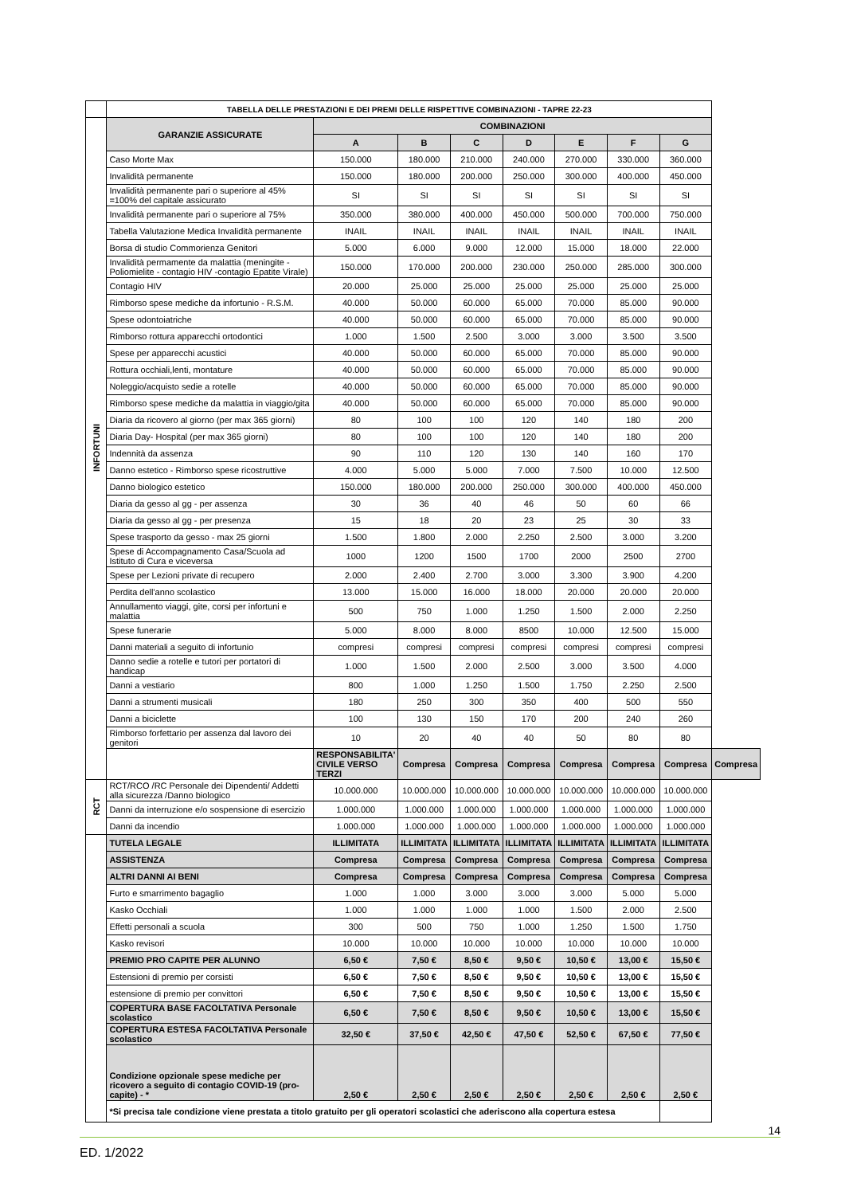| | TABELLA DELLE PRESTAZIONI E DEI PREMI DELLE RISPETTIVE COMBINAZIONI - TAPRE 22-23 | | | | | | | | |
| INFORTUNI | GARANZIE ASSICURATE | COMBINAZIONI | | | | | | | |
| | | A | B | C | D | E | F | G | |
| | Caso Morte Max | 150.000 | 180.000 | 210.000 | 240.000 | 270.000 | 330.000 | 360.000 | |
| | Invalidità permanente | 150.000 | 180.000 | 200.000 | 250.000 | 300.000 | 400.000 | 450.000 | |
| | Invalidità permanente pari o superiore al 45% =100% del capitale assicurato | SI | SI | SI | SI | SI | SI | SI | |
| | Invalidità permanente pari o superiore al 75% | 350.000 | 380.000 | 400.000 | 450.000 | 500.000 | 700.000 | 750.000 | |
| | Tabella Valutazione Medica Invalidità permanente | INAIL | INAIL | INAIL | INAIL | INAIL | INAIL | INAIL | |
| | Borsa di studio Commorienza Genitori | 5.000 | 6.000 | 9.000 | 12.000 | 15.000 | 18.000 | 22.000 | |
| | Invalidità permamente da malattia (meningite - Poliomielite - contagio HIV -contagio Epatite Virale) | 150.000 | 170.000 | 200.000 | 230.000 | 250.000 | 285.000 | 300.000 | |
| | Contagio HIV | 20.000 | 25.000 | 25.000 | 25.000 | 25.000 | 25.000 | 25.000 | |
| | Rimborso spese mediche da infortunio - R.S.M. | 40.000 | 50.000 | 60.000 | 65.000 | 70.000 | 85.000 | 90.000 | |
| | Spese odontoiatriche | 40.000 | 50.000 | 60.000 | 65.000 | 70.000 | 85.000 | 90.000 | |
| | Rimborso rottura apparecchi ortodontici | 1.000 | 1.500 | 2.500 | 3.000 | 3.000 | 3.500 | 3.500 | |
| | Spese per apparecchi acustici | 40.000 | 50.000 | 60.000 | 65.000 | 70.000 | 85.000 | 90.000 | |
| | Rottura occhiali,lenti, montature | 40.000 | 50.000 | 60.000 | 65.000 | 70.000 | 85.000 | 90.000 | |
| | Noleggio/acquisto sedie a rotelle | 40.000 | 50.000 | 60.000 | 65.000 | 70.000 | 85.000 | 90.000 | |
| | Rimborso spese mediche da malattia in viaggio/gita | 40.000 | 50.000 | 60.000 | 65.000 | 70.000 | 85.000 | 90.000 | |
| | Diaria da ricovero al giorno (per max 365 giorni) | 80 | 100 | 100 | 120 | 140 | 180 | 200 | |
| | Diaria Day- Hospital (per max 365 giorni) | 80 | 100 | 100 | 120 | 140 | 180 | 200 | |
| | Indennità da assenza | 90 | 110 | 120 | 130 | 140 | 160 | 170 | |
| | Danno estetico - Rimborso spese ricostruttive | 4.000 | 5.000 | 5.000 | 7.000 | 7.500 | 10.000 | 12.500 | |
| | Danno biologico estetico | 150.000 | 180.000 | 200.000 | 250.000 | 300.000 | 400.000 | 450.000 | |
| | Diaria da gesso al gg - per assenza | 30 | 36 | 40 | 46 | 50 | 60 | 66 | |
| | Diaria da gesso al gg - per presenza | 15 | 18 | 20 | 23 | 25 | 30 | 33 | |
| | Spese trasporto da gesso - max 25 giorni | 1.500 | 1.800 | 2.000 | 2.250 | 2.500 | 3.000 | 3.200 | |
| | Spese di Accompagnamento Casa/Scuola ad Istituto di Cura e viceversa | 1000 | 1200 | 1500 | 1700 | 2000 | 2500 | 2700 | |
| | Spese per Lezioni private di recupero | 2.000 | 2.400 | 2.700 | 3.000 | 3.300 | 3.900 | 4.200 | |
| | Perdita dell'anno scolastico | 13.000 | 15.000 | 16.000 | 18.000 | 20.000 | 20.000 | 20.000 | |
| | Annullamento viaggi, gite, corsi per infortuni e malattia | 500 | 750 | 1.000 | 1.250 | 1.500 | 2.000 | 2.250 | |
| | Spese funerarie | 5.000 | 8.000 | 8.000 | 8500 | 10.000 | 12.500 | 15.000 | |
| | Danni materiali a seguito di infortunio | compresi | compresi | compresi | compresi | compresi | compresi | compresi | |
| | Danno sedie a rotelle e tutori per portatori di handicap | 1.000 | 1.500 | 2.000 | 2.500 | 3.000 | 3.500 | 4.000 | |
| | Danni a vestiario | 800 | 1.000 | 1.250 | 1.500 | 1.750 | 2.250 | 2.500 | |
| | Danni a strumenti musicali | 180 | 250 | 300 | 350 | 400 | 500 | 550 | |
| | Danni a biciclette | 100 | 130 | 150 | 170 | 200 | 240 | 260 | |
| | Rimborso forfettario per assenza dal lavoro dei genitori | 10 | 20 | 40 | 40 | 50 | 80 | 80 | |
| | | RESPONSABILITA' CIVILE VERSO TERZI | Compresa | Compresa | Compresa | Compresa | Compresa | Compresa | Compresa |
| RCT | RCT/RCO /RC Personale dei Dipendenti/ Addetti alla sicurezza /Danno biologico | 10.000.000 | 10.000.000 | 10.000.000 | 10.000.000 | 10.000.000 | 10.000.000 | 10.000.000 | |
| | Danni da interruzione e/o sospensione di esercizio | 1.000.000 | 1.000.000 | 1.000.000 | 1.000.000 | 1.000.000 | 1.000.000 | 1.000.000 | |
| | Danni da incendio | 1.000.000 | 1.000.000 | 1.000.000 | 1.000.000 | 1.000.000 | 1.000.000 | 1.000.000 | |
| | TUTELA LEGALE | ILLIMITATA | ILLIMITATA | ILLIMITATA | ILLIMITATA | ILLIMITATA | ILLIMITATA | ILLIMITATA | |
| | ASSISTENZA | Compresa | Compresa | Compresa | Compresa | Compresa | Compresa | Compresa | |
| | ALTRI DANNI AI BENI | Compresa | Compresa | Compresa | Compresa | Compresa | Compresa | Compresa | |
| | Furto e smarrimento bagaglio | 1.000 | 1.000 | 3.000 | 3.000 | 3.000 | 5.000 | 5.000 | |
| | Kasko Occhiali | 1.000 | 1.000 | 1.000 | 1.000 | 1.500 | 2.000 | 2.500 | |
| | Effetti personali a scuola | 300 | 500 | 750 | 1.000 | 1.250 | 1.500 | 1.750 | |
| | Kasko revisori | 10.000 | 10.000 | 10.000 | 10.000 | 10.000 | 10.000 | 10.000 | |
| | PREMIO PRO CAPITE PER ALUNNO | 6,50 € | 7,50 € | 8,50 € | 9,50 € | 10,50 € | 13,00 € | 15,50 € | |
| | Estensioni di premio per corsisti | 6,50 € | 7,50 € | 8,50 € | 9,50 € | 10,50 € | 13,00 € | 15,50 € | |
| | estensione di premio per convittori | 6,50 € | 7,50 € | 8,50 € | 9,50 € | 10,50 € | 13,00 € | 15,50 € | |
| | COPERTURA BASE FACOLTATIVA Personale scolastico | 6,50 € | 7,50 € | 8,50 € | 9,50 € | 10,50 € | 13,00 € | 15,50 € | |
| | COPERTURA ESTESA FACOLTATIVA Personale scolastico | 32,50 € | 37,50 € | 42,50 € | 47,50 € | 52,50 € | 67,50 € | 77,50 € | |
| | Condizione opzionale spese mediche per ricovero a seguito di contagio COVID-19 (pro-capite) - * | 2,50 € | 2,50 € | 2,50 € | 2,50 € | 2,50 € | 2,50 € | 2,50 € | |
| | *Si precisa tale condizione viene prestata a titolo gratuito per gli operatori scolastici che aderiscono alla copertura estesa | | | | | | | | |
14
ED. 1/2022